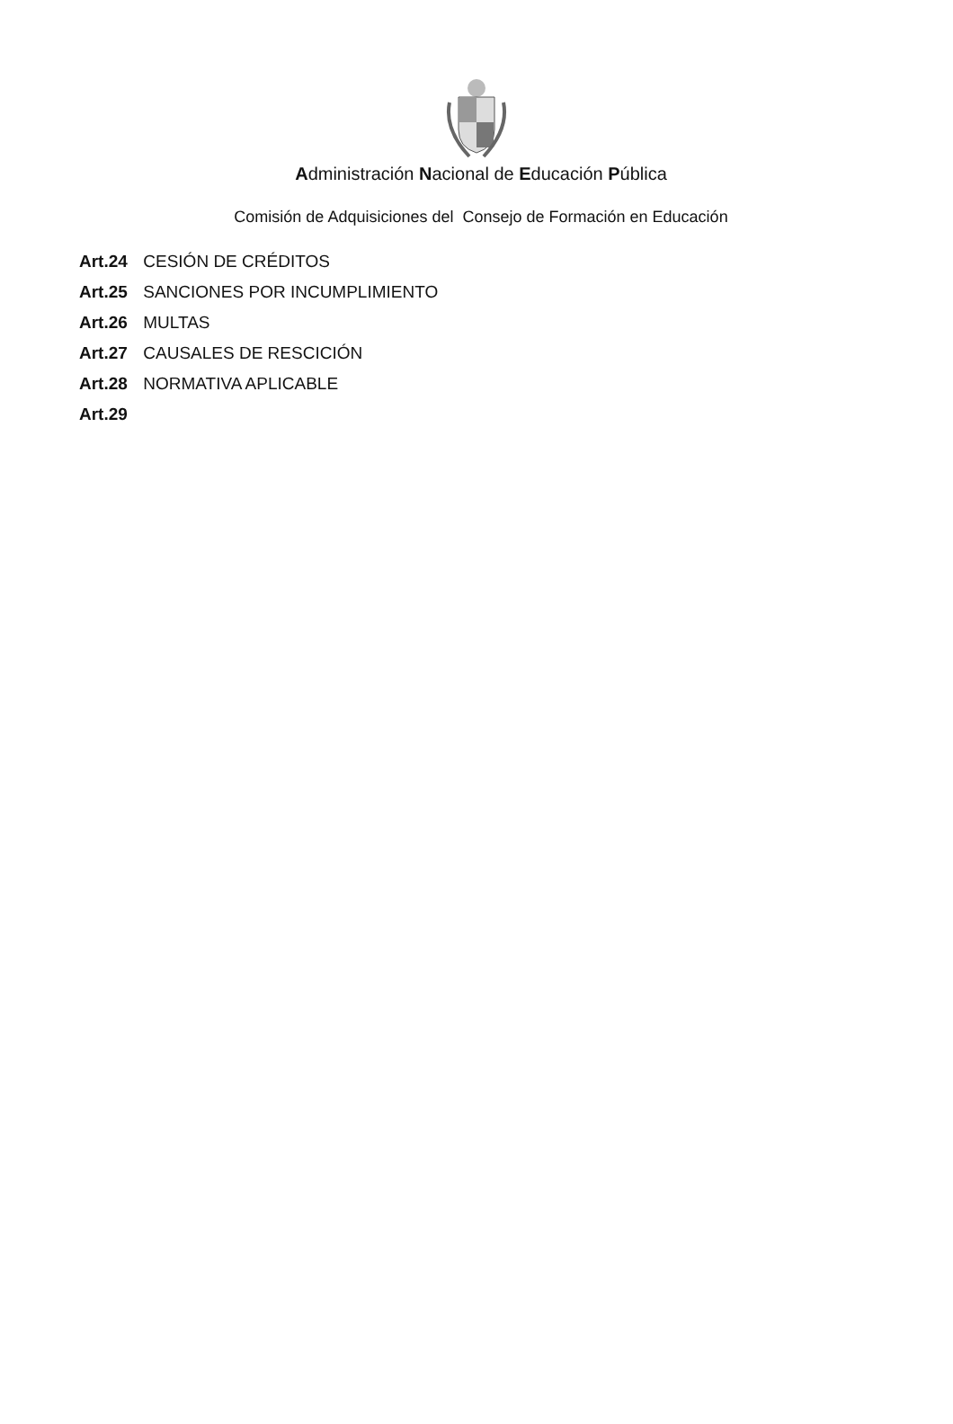Administración Nacional de Educación Pública
Comisión de Adquisiciones del Consejo de Formación en Educación
Art.24 CESIÓN DE CRÉDITOS
Art.25 SANCIONES POR INCUMPLIMIENTO
Art.26 MULTAS
Art.27 CAUSALES DE RESCICIÓN
Art.28 NORMATIVA APLICABLE
Art.29